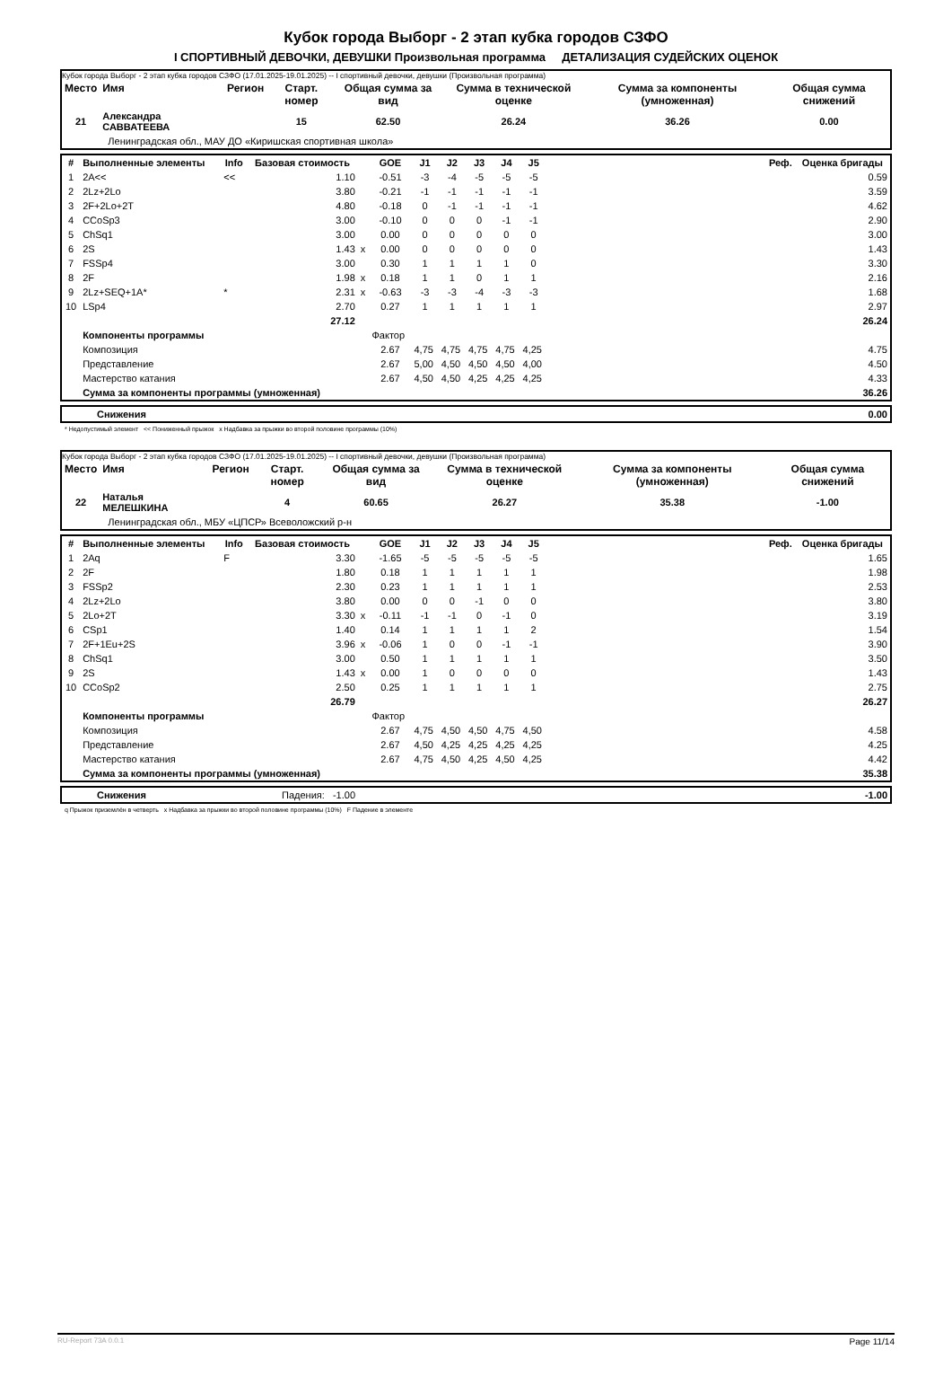Кубок города Выборг - 2 этап кубка городов СЗФО
I СПОРТИВНЫЙ ДЕВОЧКИ, ДЕВУШКИ Произвольная программа ДЕТАЛИЗАЦИЯ СУДЕЙСКИХ ОЦЕНОК
Кубок города Выборг - 2 этап кубка городов СЗФО (17.01.2025-19.01.2025) -- I спортивный девочки, девушки (Произвольная программа)
| Место | Имя | Регион | Старт. номер | Общая сумма за вид | Сумма в технической оценке | Сумма за компоненты (умноженная) | Общая сумма снижений |
| --- | --- | --- | --- | --- | --- | --- | --- |
| 21 | Александра САВВАТЕЕВА | | 15 | 62.50 | 26.24 | 36.26 | 0.00 |
| | Ленинградская обл., МАУ ДО «Киришская спортивная школа» | | | | | | |
| # | Выполненные элементы | Info | Базовая стоимость | | GOE | J1 | J2 | J3 | J4 | J5 | Реф. | Оценка бригады |
| --- | --- | --- | --- | --- | --- | --- | --- | --- | --- | --- | --- | --- |
| 1 | 2A<< | << | 1.10 | | -0.51 | -3 | -4 | -5 | -5 | -5 | | 0.59 |
| 2 | 2Lz+2Lo | | 3.80 | | -0.21 | -1 | -1 | -1 | -1 | -1 | | 3.59 |
| 3 | 2F+2Lo+2T | | 4.80 | | -0.18 | 0 | -1 | -1 | -1 | -1 | | 4.62 |
| 4 | CCoSp3 | | 3.00 | | -0.10 | 0 | 0 | 0 | -1 | -1 | | 2.90 |
| 5 | ChSq1 | | 3.00 | | 0.00 | 0 | 0 | 0 | 0 | 0 | | 3.00 |
| 6 | 2S | | 1.43 | x | 0.00 | 0 | 0 | 0 | 0 | 0 | | 1.43 |
| 7 | FSSp4 | | 3.00 | | 0.30 | 1 | 1 | 1 | 1 | 0 | | 3.30 |
| 8 | 2F | | 1.98 | x | 0.18 | 1 | 1 | 0 | 1 | 1 | | 2.16 |
| 9 | 2Lz+SEQ+1A* | * | 2.31 | x | -0.63 | -3 | -3 | -4 | -3 | -3 | | 1.68 |
| 10 | LSp4 | | 2.70 | | 0.27 | 1 | 1 | 1 | 1 | 1 | | 2.97 |
| | | | 27.12 | | | | | | | | | 26.24 |
| | Компоненты программы | | | | Фактор | | | | | | | |
| | Композиция | | | | 2.67 | 4,75 | 4,75 | 4,75 | 4,75 | 4,25 | | 4.75 |
| | Представление | | | | 2.67 | 5,00 | 4,50 | 4,50 | 4,50 | 4,00 | | 4.50 |
| | Мастерство катания | | | | 2.67 | 4,50 | 4,50 | 4,25 | 4,25 | 4,25 | | 4.33 |
| | Сумма за компоненты программы (умноженная) | | | | | | | | | | | 36.26 |
| | Снижения | 0.00 |
* Недопустимый элемент << Пониженный прыжок x Надбавка за прыжки во второй половине программы (10%)
Кубок города Выборг - 2 этап кубка городов СЗФО (17.01.2025-19.01.2025) -- I спортивный девочки, девушки (Произвольная программа)
| Место | Имя | Регион | Старт. номер | Общая сумма за вид | Сумма в технической оценке | Сумма за компоненты (умноженная) | Общая сумма снижений |
| --- | --- | --- | --- | --- | --- | --- | --- |
| 22 | Наталья МЕЛЕШКИНА | | 4 | 60.65 | 26.27 | 35.38 | -1.00 |
| | Ленинградская обл., МБУ «ЦПСР» Всеволожский р-н | | | | | | |
| # | Выполненные элементы | Info | Базовая стоимость | | GOE | J1 | J2 | J3 | J4 | J5 | Реф. | Оценка бригады |
| --- | --- | --- | --- | --- | --- | --- | --- | --- | --- | --- | --- | --- |
| 1 | 2Aq | F | 3.30 | | -1.65 | -5 | -5 | -5 | -5 | -5 | | 1.65 |
| 2 | 2F | | 1.80 | | 0.18 | 1 | 1 | 1 | 1 | 1 | | 1.98 |
| 3 | FSSp2 | | 2.30 | | 0.23 | 1 | 1 | 1 | 1 | 1 | | 2.53 |
| 4 | 2Lz+2Lo | | 3.80 | | 0.00 | 0 | 0 | -1 | 0 | 0 | | 3.80 |
| 5 | 2Lo+2T | | 3.30 | x | -0.11 | -1 | -1 | 0 | -1 | 0 | | 3.19 |
| 6 | CSp1 | | 1.40 | | 0.14 | 1 | 1 | 1 | 1 | 2 | | 1.54 |
| 7 | 2F+1Eu+2S | | 3.96 | x | -0.06 | 1 | 0 | 0 | -1 | -1 | | 3.90 |
| 8 | ChSq1 | | 3.00 | | 0.50 | 1 | 1 | 1 | 1 | 1 | | 3.50 |
| 9 | 2S | | 1.43 | x | 0.00 | 1 | 0 | 0 | 0 | 0 | | 1.43 |
| 10 | CCoSp2 | | 2.50 | | 0.25 | 1 | 1 | 1 | 1 | 1 | | 2.75 |
| | | | 26.79 | | | | | | | | | 26.27 |
| | Компоненты программы | | | | Фактор | | | | | | | |
| | Композиция | | | | 2.67 | 4,75 | 4,50 | 4,50 | 4,75 | 4,50 | | 4.58 |
| | Представление | | | | 2.67 | 4,50 | 4,25 | 4,25 | 4,25 | 4,25 | | 4.25 |
| | Мастерство катания | | | | 2.67 | 4,75 | 4,50 | 4,25 | 4,50 | 4,25 | | 4.42 |
| | Сумма за компоненты программы (умноженная) | | | | | | | | | | | 35.38 |
| | Снижения | Падения: -1.00 | -1.00 |
q Прыжок приземлён в четверть x Надбавка за прыжки во второй половине программы (10%) F Падение в элементе
RU-Report 73A 0.0.1 Page 11/14